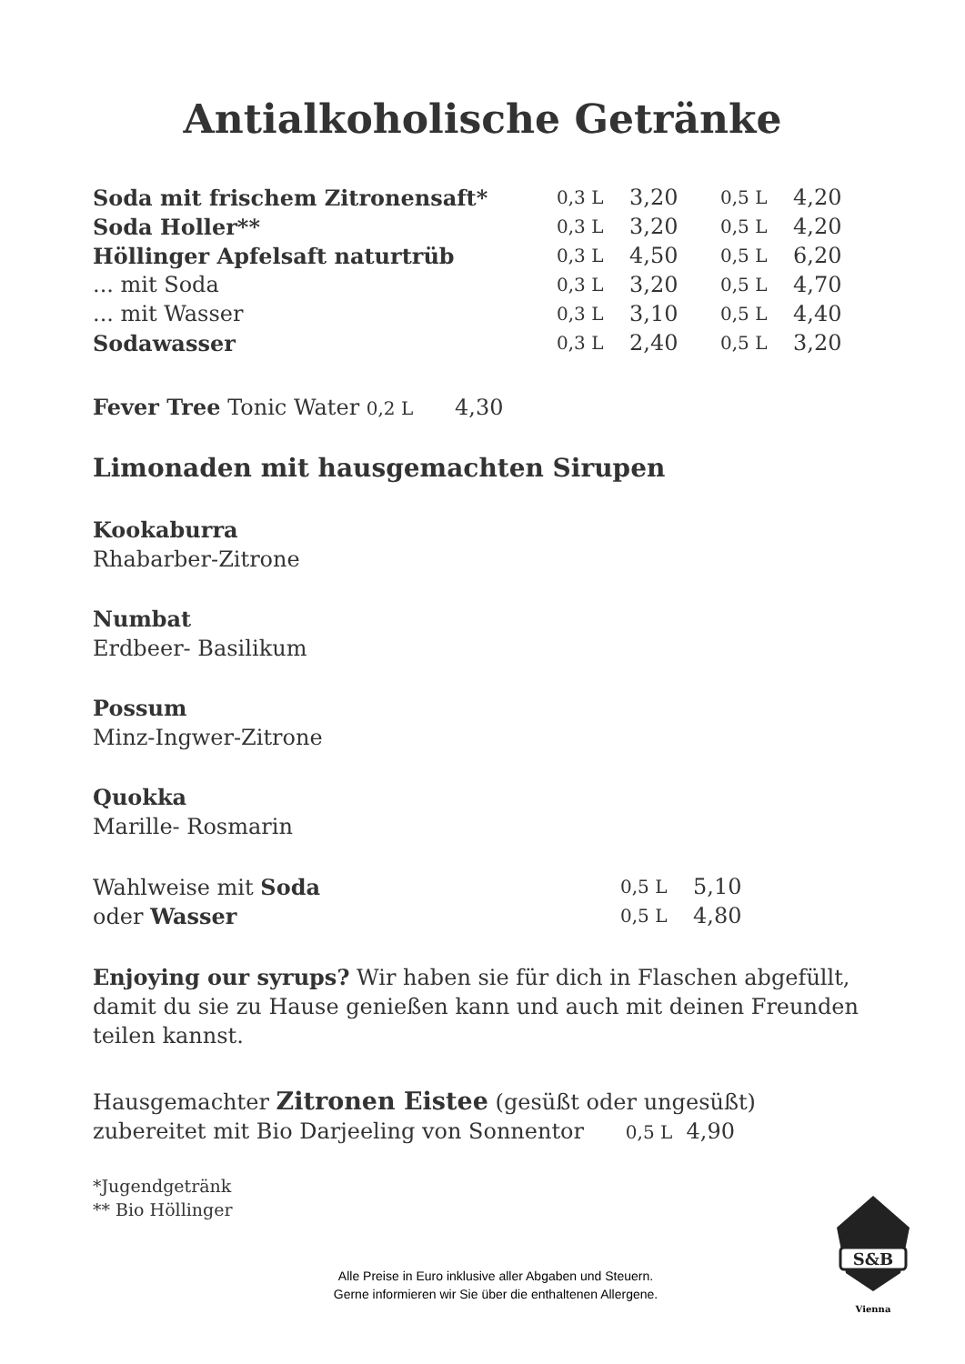Antialkoholische Getränke
| Soda mit frischem Zitronensaft* | 0,3 L | 3,20 | 0,5 L | 4,20 |
| Soda Holler** | 0,3 L | 3,20 | 0,5 L | 4,20 |
| Höllinger Apfelsaft naturtrüb | 0,3 L | 4,50 | 0,5 L | 6,20 |
| ... mit Soda | 0,3 L | 3,20 | 0,5 L | 4,70 |
| ... mit Wasser | 0,3 L | 3,10 | 0,5 L | 4,40 |
| Sodawasser | 0,3 L | 2,40 | 0,5 L | 3,20 |
Fever Tree Tonic Water 0,2 L 4,30
Limonaden mit hausgemachten Sirupen
Kookaburra
Rhabarber-Zitrone
Numbat
Erdbeer- Basilikum
Possum
Minz-Ingwer-Zitrone
Quokka
Marille- Rosmarin
| Wahlweise mit Soda | 0,5 L | 5,10 |
| oder Wasser | 0,5 L | 4,80 |
Enjoying our syrups? Wir haben sie für dich in Flaschen abgefüllt, damit du sie zu Hause genießen kann und auch mit deinen Freunden teilen kannst.
Hausgemachter Zitronen Eistee (gesüßt oder ungesüßt)
zubereitet mit Bio Darjeeling von Sonnentor 0,5 L 4,90
*Jugendgetränk
** Bio Höllinger
Alle Preise in Euro inklusive aller Abgaben und Steuern.
Gerne informieren wir Sie über die enthaltenen Allergene.
S&B
Vienna